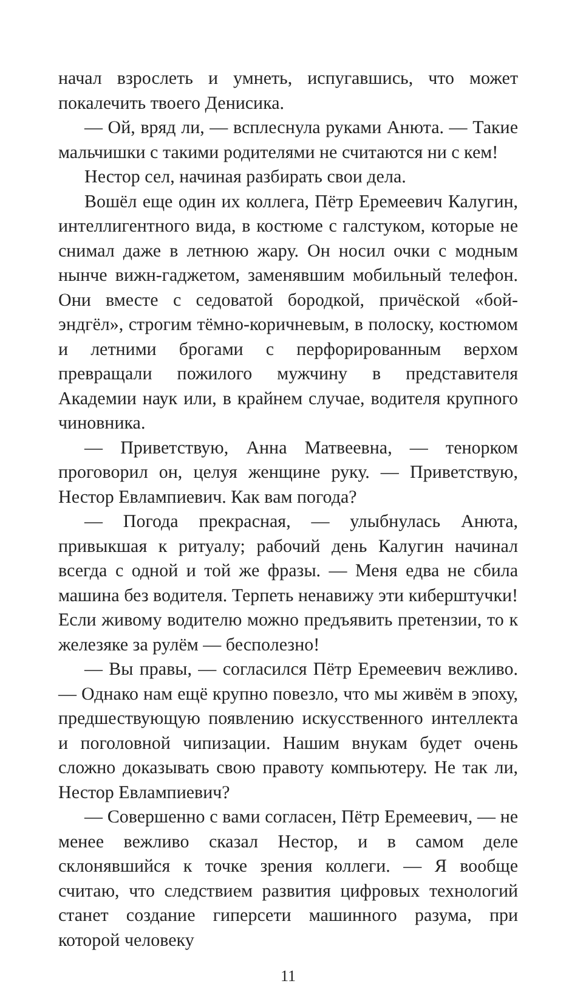начал взрослеть и умнеть, испугавшись, что может покалечить твоего Денисика.
— Ой, вряд ли, — всплеснула руками Анюта. — Такие мальчишки с такими родителями не считаются ни с кем!
Нестор сел, начиная разбирать свои дела.
Вошёл еще один их коллега, Пётр Еремеевич Калугин, интеллигентного вида, в костюме с галстуком, которые не снимал даже в летнюю жару. Он носил очки с модным нынче вижн-гаджетом, заменявшим мобильный телефон. Они вместе с седоватой бородкой, причёской «бой-эндгёл», строгим тёмно-коричневым, в полоску, костюмом и летними брогами с перфорированным верхом превращали пожилого мужчину в представителя Академии наук или, в крайнем случае, водителя крупного чиновника.
— Приветствую, Анна Матвеевна, — тенорком проговорил он, целуя женщине руку. — Приветствую, Нестор Евлампиевич. Как вам погода?
— Погода прекрасная, — улыбнулась Анюта, привыкшая к ритуалу; рабочий день Калугин начинал всегда с одной и той же фразы. — Меня едва не сбила машина без водителя. Терпеть ненавижу эти киберштучки! Если живому водителю можно предъявить претензии, то к железяке за рулём — бесполезно!
— Вы правы, — согласился Пётр Еремеевич вежливо. — Однако нам ещё крупно повезло, что мы живём в эпоху, предшествующую появлению искусственного интеллекта и поголовной чипизации. Нашим внукам будет очень сложно доказывать свою правоту компьютеру. Не так ли, Нестор Евлампиевич?
— Совершенно с вами согласен, Пётр Еремеевич, — не менее вежливо сказал Нестор, и в самом деле склонявшийся к точке зрения коллеги. — Я вообще считаю, что следствием развития цифровых технологий станет создание гиперсети машинного разума, при которой человеку
11